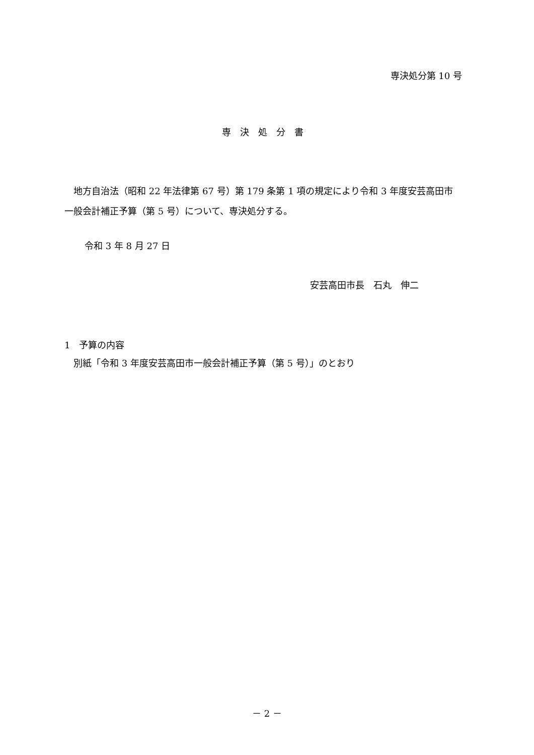専決処分第 10 号
専決処分書
地方自治法（昭和 22 年法律第 67 号）第 179 条第 1 項の規定により令和 3 年度安芸高田市一般会計補正予算（第 5 号）について、専決処分する。
令和 3 年 8 月 27 日
安芸高田市長　石丸　伸二
1　予算の内容
　別紙「令和 3 年度安芸高田市一般会計補正予算（第 5 号）」のとおり
－ 2 －